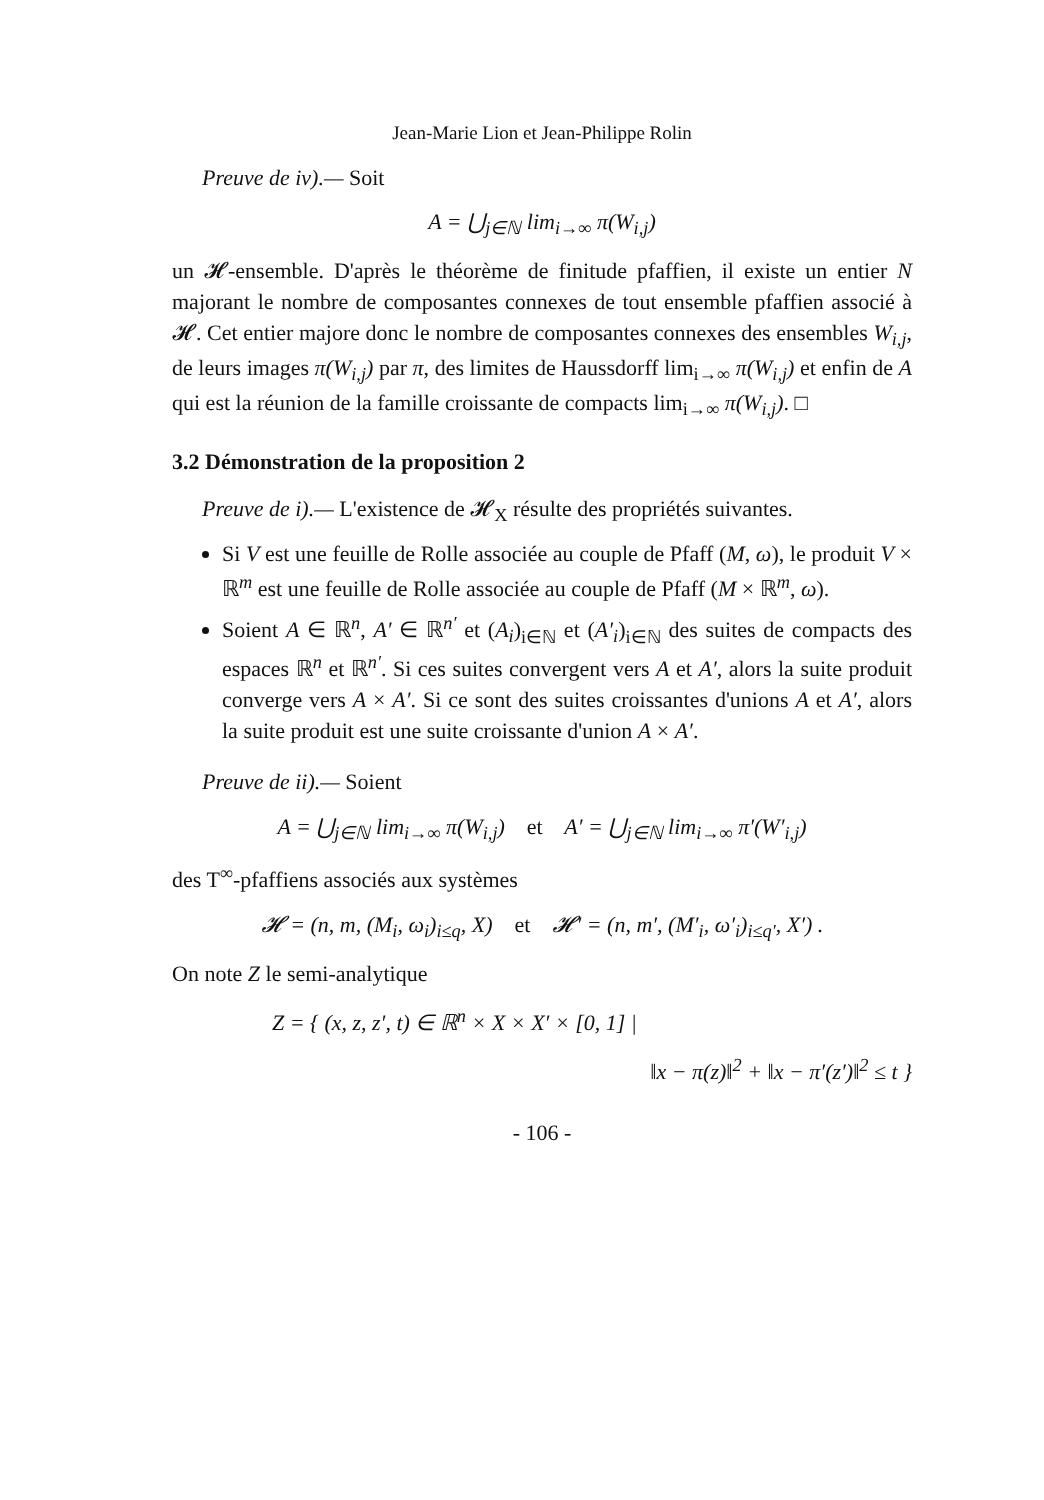Jean-Marie Lion et Jean-Philippe Rolin
Preuve de iv).— Soit
A = ⋃<sub>j∈ℕ</sub> lim<sub>i→∞</sub> π(W<sub>i,j</sub>)
un 𝓗-ensemble. D'après le théorème de finitude pfaffien, il existe un entier N majorant le nombre de composantes connexes de tout ensemble pfaffien associé à 𝓗. Cet entier majore donc le nombre de composantes connexes des ensembles W<sub>i,j</sub>, de leurs images π(W<sub>i,j</sub>) par π, des limites de Haussdorff lim<sub>i→∞</sub> π(W<sub>i,j</sub>) et enfin de A qui est la réunion de la famille croissante de compacts lim<sub>i→∞</sub> π(W<sub>i,j</sub>). □
3.2 Démonstration de la proposition 2
Preuve de i).— L'existence de 𝓗<sub>X</sub> résulte des propriétés suivantes.
Si V est une feuille de Rolle associée au couple de Pfaff (M, ω), le produit V × ℝ<sup>m</sup> est une feuille de Rolle associée au couple de Pfaff (M × ℝ<sup>m</sup>, ω).
Soient A ∈ ℝ<sup>n</sup>, A′ ∈ ℝ<sup>n′</sup> et (A<sub>i</sub>)<sub>i∈ℕ</sub> et (A′<sub>i</sub>)<sub>i∈ℕ</sub> des suites de compacts des espaces ℝ<sup>n</sup> et ℝ<sup>n′</sup>. Si ces suites convergent vers A et A′, alors la suite produit converge vers A × A′. Si ce sont des suites croissantes d'unions A et A′, alors la suite produit est une suite croissante d'union A × A′.
Preuve de ii).— Soient
A = ⋃<sub>j∈ℕ</sub> lim<sub>i→∞</sub> π(W<sub>i,j</sub>) et A′ = ⋃<sub>j∈ℕ</sub> lim<sub>i→∞</sub> π′(W′<sub>i,j</sub>)
des T<sup>∞</sup>-pfaffiens associés aux systèmes
𝓗 = (n, m, (M<sub>i</sub>, ω<sub>i</sub>)<sub>i≤q</sub>, X) et 𝓗′ = (n, m′, (M′<sub>i</sub>, ω′<sub>i</sub>)<sub>i≤q′</sub>, X′) .
On note Z le semi-analytique
Z = { (x, z, z′, t) ∈ ℝ<sup>n</sup> × X × X′ × [0, 1] |
‖x − π(z)‖<sup>2</sup> + ‖x − π′(z′)‖<sup>2</sup> ≤ t }
- 106 -